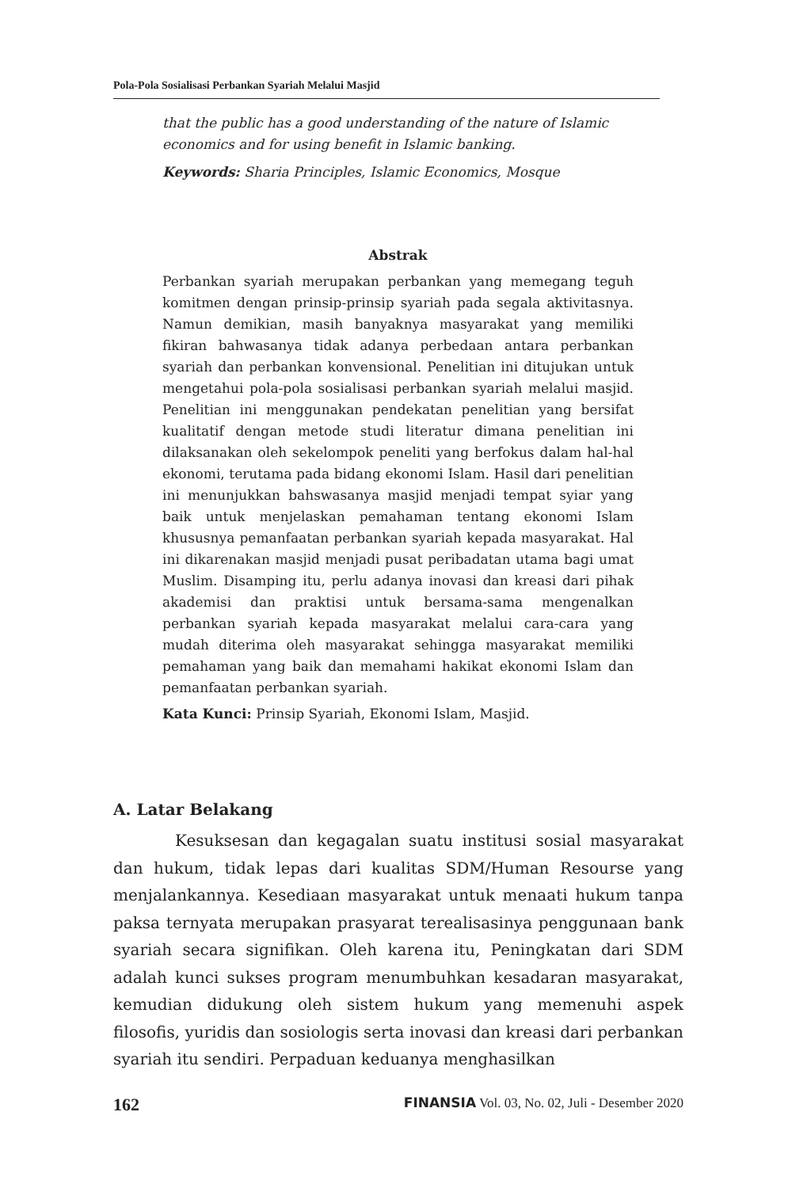Pola-Pola Sosialisasi Perbankan Syariah Melalui Masjid
that the public has a good understanding of the nature of Islamic economics and for using benefit in Islamic banking.
Keywords: Sharia Principles, Islamic Economics, Mosque
Abstrak
Perbankan syariah merupakan perbankan yang memegang teguh komitmen dengan prinsip-prinsip syariah pada segala aktivitasnya. Namun demikian, masih banyaknya masyarakat yang memiliki fikiran bahwasanya tidak adanya perbedaan antara perbankan syariah dan perbankan konvensional. Penelitian ini ditujukan untuk mengetahui pola-pola sosialisasi perbankan syariah melalui masjid. Penelitian ini menggunakan pendekatan penelitian yang bersifat kualitatif dengan metode studi literatur dimana penelitian ini dilaksanakan oleh sekelompok peneliti yang berfokus dalam hal-hal ekonomi, terutama pada bidang ekonomi Islam. Hasil dari penelitian ini menunjukkan bahswasanya masjid menjadi tempat syiar yang baik untuk menjelaskan pemahaman tentang ekonomi Islam khususnya pemanfaatan perbankan syariah kepada masyarakat. Hal ini dikarenakan masjid menjadi pusat peribadatan utama bagi umat Muslim. Disamping itu, perlu adanya inovasi dan kreasi dari pihak akademisi dan praktisi untuk bersama-sama mengenalkan perbankan syariah kepada masyarakat melalui cara-cara yang mudah diterima oleh masyarakat sehingga masyarakat memiliki pemahaman yang baik dan memahami hakikat ekonomi Islam dan pemanfaatan perbankan syariah.
Kata Kunci: Prinsip Syariah, Ekonomi Islam, Masjid.
A. Latar Belakang
Kesuksesan dan kegagalan suatu institusi sosial masyarakat dan hukum, tidak lepas dari kualitas SDM/Human Resourse yang menjalankannya. Kesediaan masyarakat untuk menaati hukum tanpa paksa ternyata merupakan prasyarat terealisasinya penggunaan bank syariah secara signifikan. Oleh karena itu, Peningkatan dari SDM adalah kunci sukses program menumbuhkan kesadaran masyarakat, kemudian didukung oleh sistem hukum yang memenuhi aspek filosofis, yuridis dan sosiologis serta inovasi dan kreasi dari perbankan syariah itu sendiri. Perpaduan keduanya menghasilkan
162 FINANSIA Vol. 03, No. 02, Juli - Desember 2020